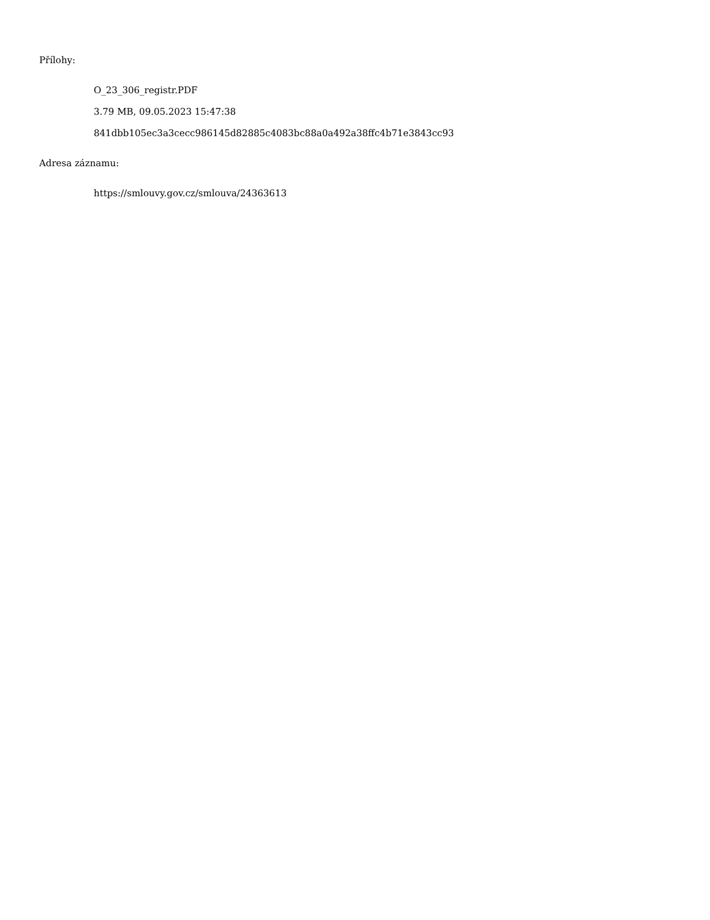Přílohy:
O_23_306_registr.PDF
3.79 MB, 09.05.2023 15:47:38
841dbb105ec3a3cecc986145d82885c4083bc88a0a492a38ffc4b71e3843cc93
Adresa záznamu:
https://smlouvy.gov.cz/smlouva/24363613